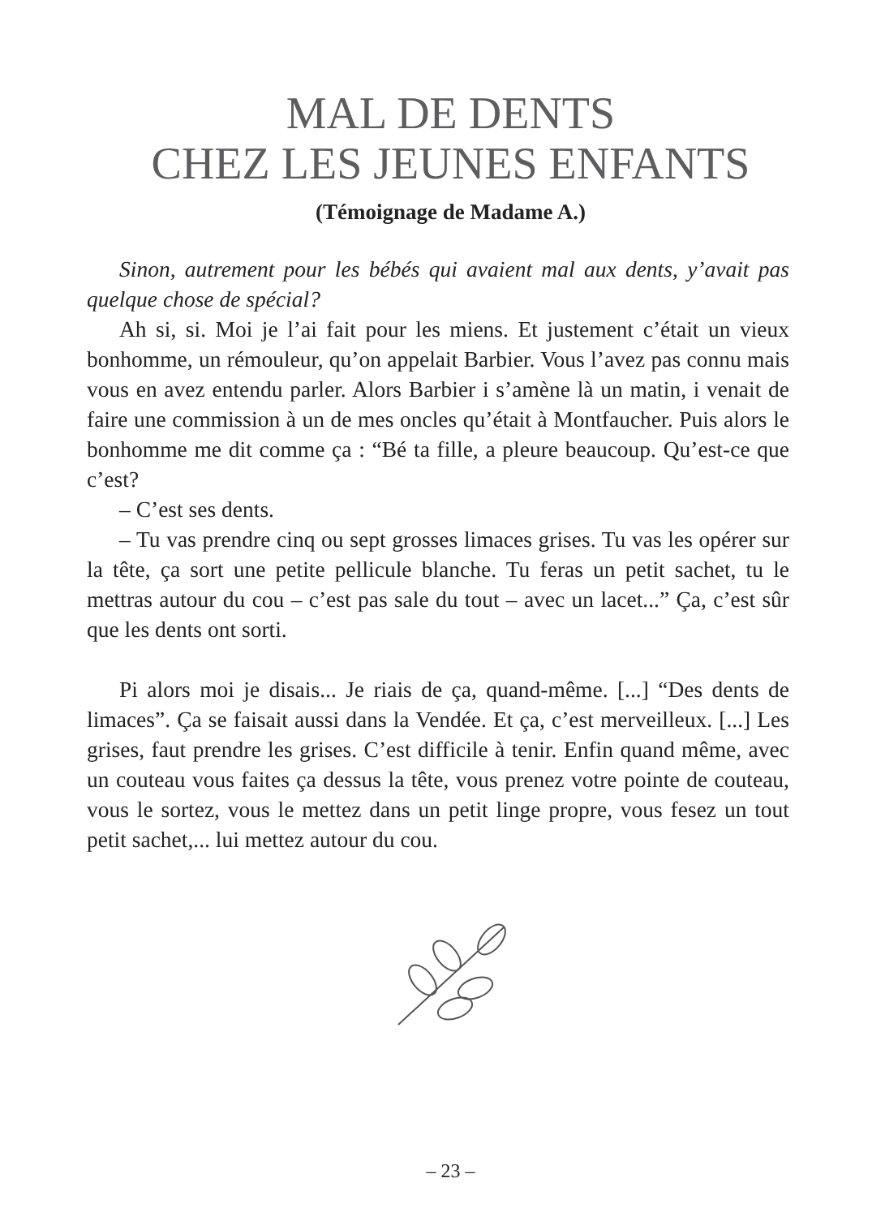MAL DE DENTS
CHEZ LES JEUNES ENFANTS
(Témoignage de Madame A.)
Sinon, autrement pour les bébés qui avaient mal aux dents, y’avait pas quelque chose de spécial?
Ah si, si. Moi je l’ai fait pour les miens. Et justement c’était un vieux bonhomme, un rémouleur, qu’on appelait Barbier. Vous l’avez pas connu mais vous en avez entendu parler. Alors Barbier i s’amène là un matin, i venait de faire une commission à un de mes oncles qu’était à Montfaucher. Puis alors le bonhomme me dit comme ça : “Bé ta fille, a pleure beaucoup. Qu’est-ce que c’est?
– C’est ses dents.
– Tu vas prendre cinq ou sept grosses limaces grises. Tu vas les opérer sur la tête, ça sort une petite pellicule blanche. Tu feras un petit sachet, tu le mettras autour du cou – c’est pas sale du tout – avec un lacet...” Ça, c’est sûr que les dents ont sorti.
Pi alors moi je disais... Je riais de ça, quand-même. [...] “Des dents de limaces”. Ça se faisait aussi dans la Vendée. Et ça, c’est merveilleux. [...] Les grises, faut prendre les grises. C’est difficile à tenir. Enfin quand même, avec un couteau vous faites ça dessus la tête, vous prenez votre pointe de couteau, vous le sortez, vous le mettez dans un petit linge propre, vous fesez un tout petit sachet,... lui mettez autour du cou.
– 23 –